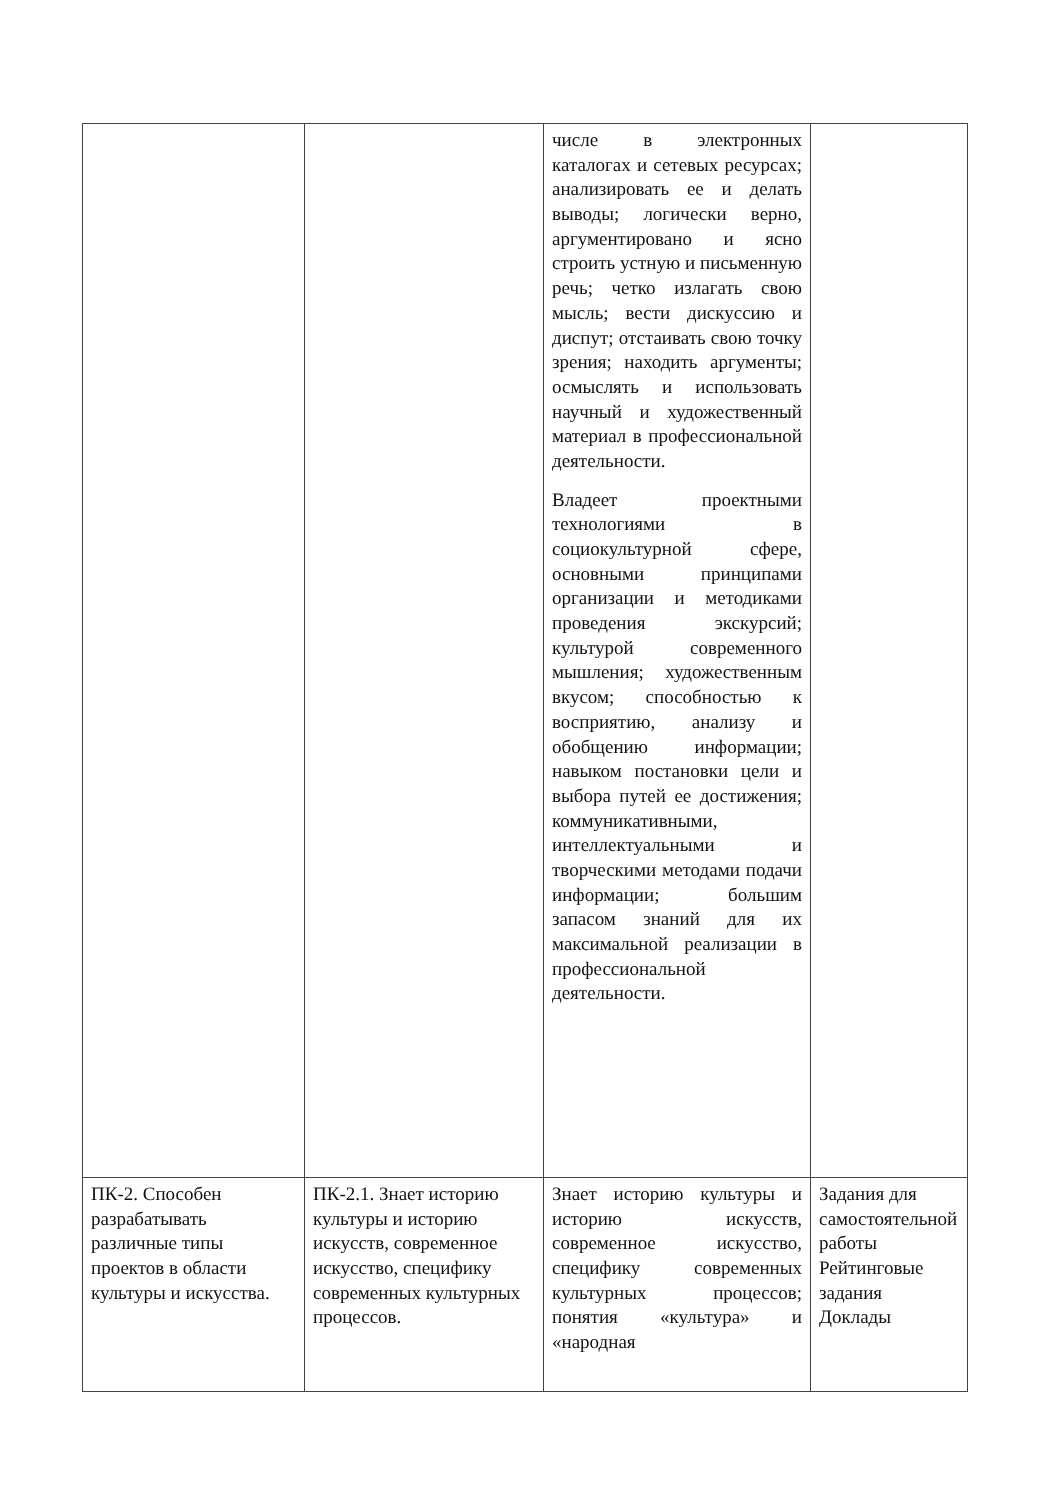| | | числе в электронных каталогах и сетевых ресурсах; анализировать ее и делать выводы; логически верно, аргументировано и ясно строить устную и письменную речь; четко излагать свою мысль; вести дискуссию и диспут; отстаивать свою точку зрения; находить аргументы; осмыслять и использовать научный и художественный материал в профессиональной деятельности. Владеет проектными технологиями в социокультурной сфере, основными принципами организации и методиками проведения экскурсий; культурой современного мышления; художественным вкусом; способностью к восприятию, анализу и обобщению информации; навыком постановки цели и выбора путей ее достижения; коммуникативными, интеллектуальными и творческими методами подачи информации; большим запасом знаний для их максимальной реализации в профессиональной деятельности. | |
| ПК-2. Способен разрабатывать различные типы проектов в области культуры и искусства. | ПК-2.1. Знает историю культуры и историю искусств, современное искусство, специфику современных культурных процессов. | Знает историю культуры и историю искусств, современное искусство, специфику современных культурных процессов; понятия «культура» и «народная | Задания для самостоятельной работы Рейтинговые задания Доклады |